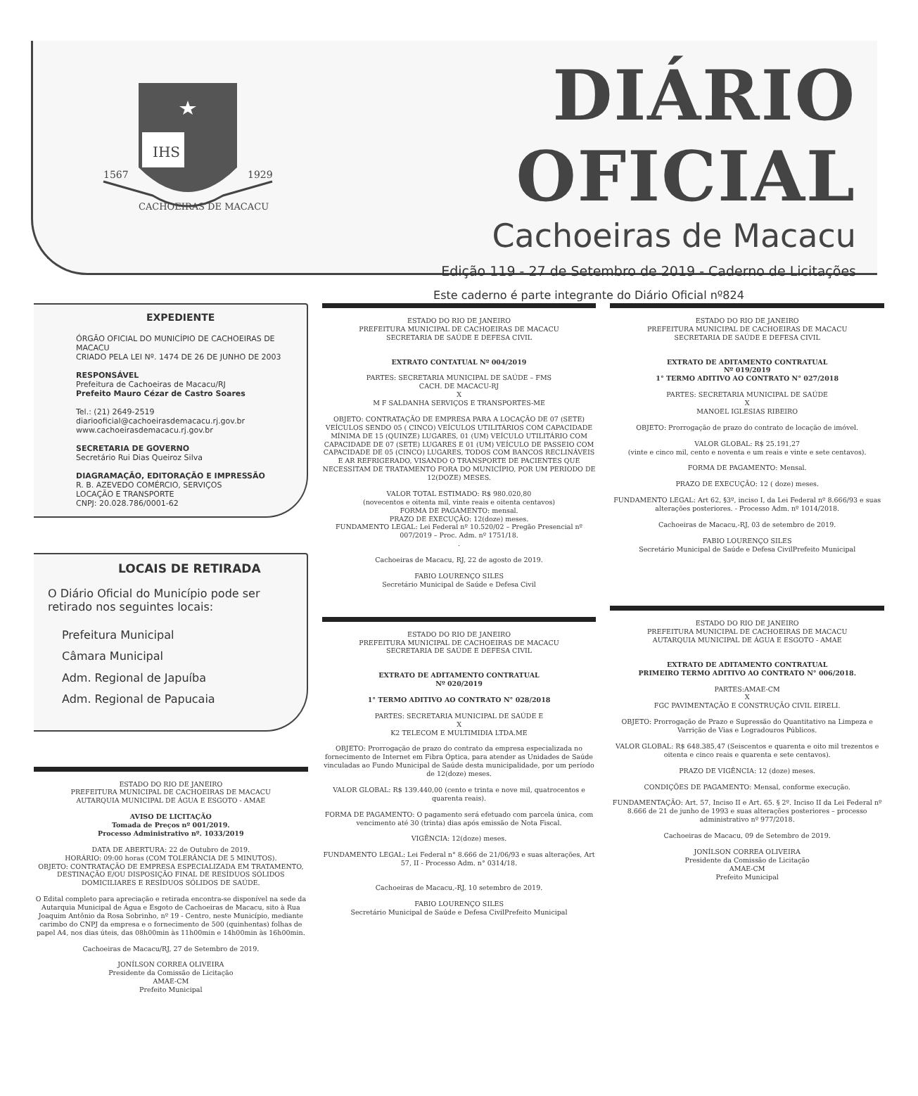IHS
1567
1929
CACHOEIRAS DE MACACU
DIÁRIO OFICIAL
Cachoeiras de Macacu
Edição 119 - 27 de Setembro de 2019 - Caderno de Licitações
Este caderno é parte integrante do Diário Oficial nº824
EXPEDIENTE
ÓRGÃO OFICIAL DO MUNICÍPIO DE CACHOEIRAS DE MACACU
CRIADO PELA LEI Nº. 1474 DE 26 DE JUNHO DE 2003
RESPONSÁVEL
Prefeitura de Cachoeiras de Macacu/RJ
Prefeito Mauro Cézar de Castro Soares
Tel.: (21) 2649-2519
diariooficial@cachoeirasdemacacu.rj.gov.br
www.cachoeirasdemacacu.rj.gov.br
SECRETARIA DE GOVERNO
Secretário Rui Dias Queiroz Silva
DIAGRAMAÇÃO, EDITORAÇÃO E IMPRESSÃO
R. B. AZEVEDO COMÉRCIO, SERVIÇOS
LOCAÇÃO E TRANSPORTE
CNPJ: 20.028.786/0001-62
LOCAIS DE RETIRADA
O Diário Oficial do Município pode ser retirado nos seguintes locais:
Prefeitura Municipal
Câmara Municipal
Adm. Regional de Japuíba
Adm. Regional de Papucaia
ESTADO DO RIO DE JANEIRO
PREFEITURA MUNICIPAL DE CACHOEIRAS DE MACACU
AUTARQUIA MUNICIPAL DE ÁGUA E ESGOTO - AMAE
AVISO DE LICITAÇÃO
Tomada de Preços nº 001/2019.
Processo Administrativo nº. 1033/2019
DATA DE ABERTURA: 22 de Outubro de 2019.
HORÁRIO: 09:00 horas (COM TOLERÂNCIA DE 5 MINUTOS).
OBJETO: CONTRATAÇÃO DE EMPRESA ESPECIALIZADA EM TRATAMENTO, DESTINAÇÃO E/OU DISPOSIÇÃO FINAL DE RESÍDUOS SÓLIDOS DOMICILIARES E RESÍDUOS SÓLIDOS DE SAÚDE.
O Edital completo para apreciação e retirada encontra-se disponível na sede da Autarquia Municipal de Água e Esgoto de Cachoeiras de Macacu, sito à Rua Joaquim Antônio da Rosa Sobrinho, nº 19 - Centro, neste Município, mediante carimbo do CNPJ da empresa e o fornecimento de 500 (quinhentas) folhas de papel A4, nos dias úteis, das 08h00min às 11h00min e 14h00min às 16h00min.
Cachoeiras de Macacu/RJ, 27 de Setembro de 2019.
JONÍLSON CORREA OLIVEIRA
Presidente da Comissão de Licitação
AMAE-CM
Prefeito Municipal
ESTADO DO RIO DE JANEIRO
PREFEITURA MUNICIPAL DE CACHOEIRAS DE MACACU
SECRETARIA DE SAÚDE E DEFESA CIVIL
EXTRATO CONTATUAL Nº 004/2019
PARTES: SECRETARIA MUNICIPAL DE SAÚDE – FMS
CACH. DE MACACU-RJ
X
M F SALDANHA SERVIÇOS E TRANSPORTES-ME
OBJETO: CONTRATAÇÃO DE EMPRESA PARA A LOCAÇÃO DE 07 (SETE) VEÍCULOS SENDO 05 ( CINCO) VEÍCULOS UTILITÁRIOS COM CAPACIDADE MÍNIMA DE 15 (QUINZE) LUGARES, 01 (UM) VEÍCULO UTILITÁRIO COM CAPACIDADE DE 07 (SETE) LUGARES E 01 (UM) VEÍCULO DE PASSEIO COM CAPACIDADE DE 05 (CINCO) LUGARES, TODOS COM BANCOS RECLINÁVEIS E AR REFRIGERADO, VISANDO O TRANSPORTE DE PACIENTES QUE NECESSITAM DE TRATAMENTO FORA DO MUNICÍPIO, POR UM PERIODO DE 12(DOZE) MESES.
VALOR TOTAL ESTIMADO: R$ 980.020,80
(novecentos e oitenta mil, vinte reais e oitenta centavos)
FORMA DE PAGAMENTO: mensal.
PRAZO DE EXECUÇÃO: 12(doze) meses.
FUNDAMENTO LEGAL: Lei Federal nº 10.520/02 – Pregão Presencial nº 007/2019 – Proc. Adm. nº 1751/18.
.
Cachoeiras de Macacu, RJ, 22 de agosto de 2019.
FABIO LOURENÇO SILES
Secretário Municipal de Saúde e Defesa Civil
ESTADO DO RIO DE JANEIRO
PREFEITURA MUNICIPAL DE CACHOEIRAS DE MACACU
SECRETARIA DE SAÚDE E DEFESA CIVIL
EXTRATO DE ADITAMENTO CONTRATUAL
Nº 020/2019
1° TERMO ADITIVO AO CONTRATO N° 028/2018
PARTES: SECRETARIA MUNICIPAL DE SAÚDE E
X
K2 TELECOM E MULTIMIDIA LTDA.ME
OBJETO: Prorrogação de prazo do contrato da empresa especializada no fornecimento de Internet em Fibra Óptica, para atender as Unidades de Saúde vinculadas ao Fundo Municipal de Saúde desta municipalidade, por um período de 12(doze) meses.
VALOR GLOBAL: R$ 139.440,00 (cento e trinta e nove mil, quatrocentos e quarenta reais).
FORMA DE PAGAMENTO: O pagamento será efetuado com parcela única, com vencimento até 30 (trinta) dias após emissão de Nota Fiscal.
VIGÊNCIA: 12(doze) meses.
FUNDAMENTO LEGAL: Lei Federal n° 8.666 de 21/06/93 e suas alterações, Art 57, II - Processo Adm. n° 0314/18.
Cachoeiras de Macacu,-RJ, 10 setembro de 2019.
FABIO LOURENÇO SILES
Secretário Municipal de Saúde e Defesa CivilPrefeito Municipal
ESTADO DO RIO DE JANEIRO
PREFEITURA MUNICIPAL DE CACHOEIRAS DE MACACU
SECRETARIA DE SAÚDE E DEFESA CIVIL
EXTRATO DE ADITAMENTO CONTRATUAL
Nº 019/2019
1° TERMO ADITIVO AO CONTRATO N° 027/2018
PARTES: SECRETARIA MUNICIPAL DE SAÚDE
X
MANOEL IGLESIAS RIBEIRO
OBJETO: Prorrogação de prazo do contrato de locação de imóvel.
VALOR GLOBAL: R$ 25.191,27
(vinte e cinco mil, cento e noventa e um reais e vinte e sete centavos).
FORMA DE PAGAMENTO: Mensal.
PRAZO DE EXECUÇÃO: 12 ( doze) meses.
FUNDAMENTO LEGAL: Art 62, §3º, inciso I, da Lei Federal nº 8.666/93 e suas alterações posteriores. - Processo Adm. nº 1014/2018.
Cachoeiras de Macacu,-RJ, 03 de setembro de 2019.
FABIO LOURENÇO SILES
Secretário Municipal de Saúde e Defesa CivilPrefeito Municipal
ESTADO DO RIO DE JANEIRO
PREFEITURA MUNICIPAL DE CACHOEIRAS DE MACACU
AUTARQUIA MUNICIPAL DE ÁGUA E ESGOTO - AMAE
EXTRATO DE ADITAMENTO CONTRATUAL
PRIMEIRO TERMO ADITIVO AO CONTRATO N° 006/2018.
PARTES:AMAE-CM
X
FGC PAVIMENTAÇÃO E CONSTRUÇÃO CIVIL EIRELI.
OBJETO: Prorrogação de Prazo e Supressão do Quantitativo na Limpeza e Varrição de Vias e Logradouros Públicos.
VALOR GLOBAL: R$ 648.385,47 (Seiscentos e quarenta e oito mil trezentos e oitenta e cinco reais e quarenta e sete centavos).
PRAZO DE VIGÊNCIA: 12 (doze) meses.
CONDIÇÕES DE PAGAMENTO: Mensal, conforme execução.
FUNDAMENTAÇÃO: Art. 57, Inciso II e Art. 65. § 2º. Inciso II da Lei Federal nº 8.666 de 21 de junho de 1993 e suas alterações posteriores – processo administrativo nº 977/2018.
Cachoeiras de Macacu, 09 de Setembro de 2019.
JONÍLSON CORREA OLIVEIRA
Presidente da Comissão de Licitação
AMAE-CM
Prefeito Municipal